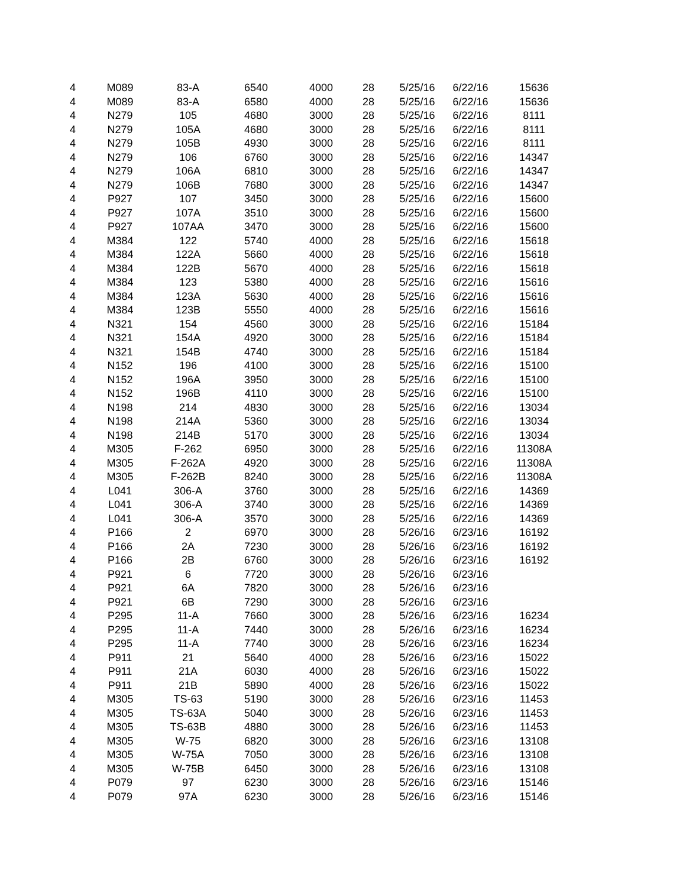| 4 | M089 | 83-A | 6540 | 4000 | 28 | 5/25/16 | 6/22/16 | 15636 |
| 4 | M089 | 83-A | 6580 | 4000 | 28 | 5/25/16 | 6/22/16 | 15636 |
| 4 | N279 | 105 | 4680 | 3000 | 28 | 5/25/16 | 6/22/16 | 8111 |
| 4 | N279 | 105A | 4680 | 3000 | 28 | 5/25/16 | 6/22/16 | 8111 |
| 4 | N279 | 105B | 4930 | 3000 | 28 | 5/25/16 | 6/22/16 | 8111 |
| 4 | N279 | 106 | 6760 | 3000 | 28 | 5/25/16 | 6/22/16 | 14347 |
| 4 | N279 | 106A | 6810 | 3000 | 28 | 5/25/16 | 6/22/16 | 14347 |
| 4 | N279 | 106B | 7680 | 3000 | 28 | 5/25/16 | 6/22/16 | 14347 |
| 4 | P927 | 107 | 3450 | 3000 | 28 | 5/25/16 | 6/22/16 | 15600 |
| 4 | P927 | 107A | 3510 | 3000 | 28 | 5/25/16 | 6/22/16 | 15600 |
| 4 | P927 | 107AA | 3470 | 3000 | 28 | 5/25/16 | 6/22/16 | 15600 |
| 4 | M384 | 122 | 5740 | 4000 | 28 | 5/25/16 | 6/22/16 | 15618 |
| 4 | M384 | 122A | 5660 | 4000 | 28 | 5/25/16 | 6/22/16 | 15618 |
| 4 | M384 | 122B | 5670 | 4000 | 28 | 5/25/16 | 6/22/16 | 15618 |
| 4 | M384 | 123 | 5380 | 4000 | 28 | 5/25/16 | 6/22/16 | 15616 |
| 4 | M384 | 123A | 5630 | 4000 | 28 | 5/25/16 | 6/22/16 | 15616 |
| 4 | M384 | 123B | 5550 | 4000 | 28 | 5/25/16 | 6/22/16 | 15616 |
| 4 | N321 | 154 | 4560 | 3000 | 28 | 5/25/16 | 6/22/16 | 15184 |
| 4 | N321 | 154A | 4920 | 3000 | 28 | 5/25/16 | 6/22/16 | 15184 |
| 4 | N321 | 154B | 4740 | 3000 | 28 | 5/25/16 | 6/22/16 | 15184 |
| 4 | N152 | 196 | 4100 | 3000 | 28 | 5/25/16 | 6/22/16 | 15100 |
| 4 | N152 | 196A | 3950 | 3000 | 28 | 5/25/16 | 6/22/16 | 15100 |
| 4 | N152 | 196B | 4110 | 3000 | 28 | 5/25/16 | 6/22/16 | 15100 |
| 4 | N198 | 214 | 4830 | 3000 | 28 | 5/25/16 | 6/22/16 | 13034 |
| 4 | N198 | 214A | 5360 | 3000 | 28 | 5/25/16 | 6/22/16 | 13034 |
| 4 | N198 | 214B | 5170 | 3000 | 28 | 5/25/16 | 6/22/16 | 13034 |
| 4 | M305 | F-262 | 6950 | 3000 | 28 | 5/25/16 | 6/22/16 | 11308A |
| 4 | M305 | F-262A | 4920 | 3000 | 28 | 5/25/16 | 6/22/16 | 11308A |
| 4 | M305 | F-262B | 8240 | 3000 | 28 | 5/25/16 | 6/22/16 | 11308A |
| 4 | L041 | 306-A | 3760 | 3000 | 28 | 5/25/16 | 6/22/16 | 14369 |
| 4 | L041 | 306-A | 3740 | 3000 | 28 | 5/25/16 | 6/22/16 | 14369 |
| 4 | L041 | 306-A | 3570 | 3000 | 28 | 5/25/16 | 6/22/16 | 14369 |
| 4 | P166 | 2 | 6970 | 3000 | 28 | 5/26/16 | 6/23/16 | 16192 |
| 4 | P166 | 2A | 7230 | 3000 | 28 | 5/26/16 | 6/23/16 | 16192 |
| 4 | P166 | 2B | 6760 | 3000 | 28 | 5/26/16 | 6/23/16 | 16192 |
| 4 | P921 | 6 | 7720 | 3000 | 28 | 5/26/16 | 6/23/16 | |
| 4 | P921 | 6A | 7820 | 3000 | 28 | 5/26/16 | 6/23/16 | |
| 4 | P921 | 6B | 7290 | 3000 | 28 | 5/26/16 | 6/23/16 | |
| 4 | P295 | 11-A | 7660 | 3000 | 28 | 5/26/16 | 6/23/16 | 16234 |
| 4 | P295 | 11-A | 7440 | 3000 | 28 | 5/26/16 | 6/23/16 | 16234 |
| 4 | P295 | 11-A | 7740 | 3000 | 28 | 5/26/16 | 6/23/16 | 16234 |
| 4 | P911 | 21 | 5640 | 4000 | 28 | 5/26/16 | 6/23/16 | 15022 |
| 4 | P911 | 21A | 6030 | 4000 | 28 | 5/26/16 | 6/23/16 | 15022 |
| 4 | P911 | 21B | 5890 | 4000 | 28 | 5/26/16 | 6/23/16 | 15022 |
| 4 | M305 | TS-63 | 5190 | 3000 | 28 | 5/26/16 | 6/23/16 | 11453 |
| 4 | M305 | TS-63A | 5040 | 3000 | 28 | 5/26/16 | 6/23/16 | 11453 |
| 4 | M305 | TS-63B | 4880 | 3000 | 28 | 5/26/16 | 6/23/16 | 11453 |
| 4 | M305 | W-75 | 6820 | 3000 | 28 | 5/26/16 | 6/23/16 | 13108 |
| 4 | M305 | W-75A | 7050 | 3000 | 28 | 5/26/16 | 6/23/16 | 13108 |
| 4 | M305 | W-75B | 6450 | 3000 | 28 | 5/26/16 | 6/23/16 | 13108 |
| 4 | P079 | 97 | 6230 | 3000 | 28 | 5/26/16 | 6/23/16 | 15146 |
| 4 | P079 | 97A | 6230 | 3000 | 28 | 5/26/16 | 6/23/16 | 15146 |